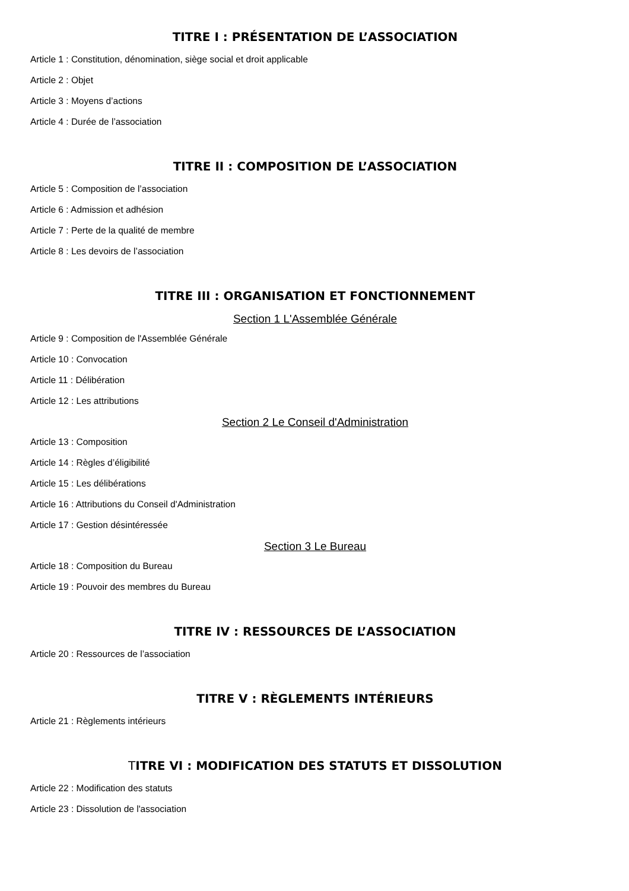TITRE I : PRÉSENTATION DE L’ASSOCIATION
Article 1 : Constitution, dénomination, siège social et droit applicable
Article 2 : Objet
Article 3 : Moyens d’actions
Article 4 : Durée de l’association
TITRE II : COMPOSITION DE L’ASSOCIATION
Article 5 : Composition de l’association
Article 6 : Admission et adhésion
Article 7 : Perte de la qualité de membre
Article 8 : Les devoirs de l’association
TITRE III : ORGANISATION ET FONCTIONNEMENT
Section 1 L'Assemblée Générale
Article 9 : Composition de l'Assemblée Générale
Article 10 : Convocation
Article 11 : Délibération
Article 12 : Les attributions
Section 2 Le Conseil d'Administration
Article 13 : Composition
Article 14 : Règles d’éligibilité
Article 15 : Les délibérations
Article 16 : Attributions du Conseil d'Administration
Article 17 : Gestion désintéressée
Section 3 Le Bureau
Article 18 : Composition du Bureau
Article 19 : Pouvoir des membres du Bureau
TITRE IV : RESSOURCES DE L’ASSOCIATION
Article 20 : Ressources de l’association
TITRE V : RÈGLEMENTS INTÉRIEURS
Article 21 : Règlements intérieurs
TITRE VI : MODIFICATION DES STATUTS ET DISSOLUTION
Article 22 : Modification des statuts
Article 23 : Dissolution de l'association